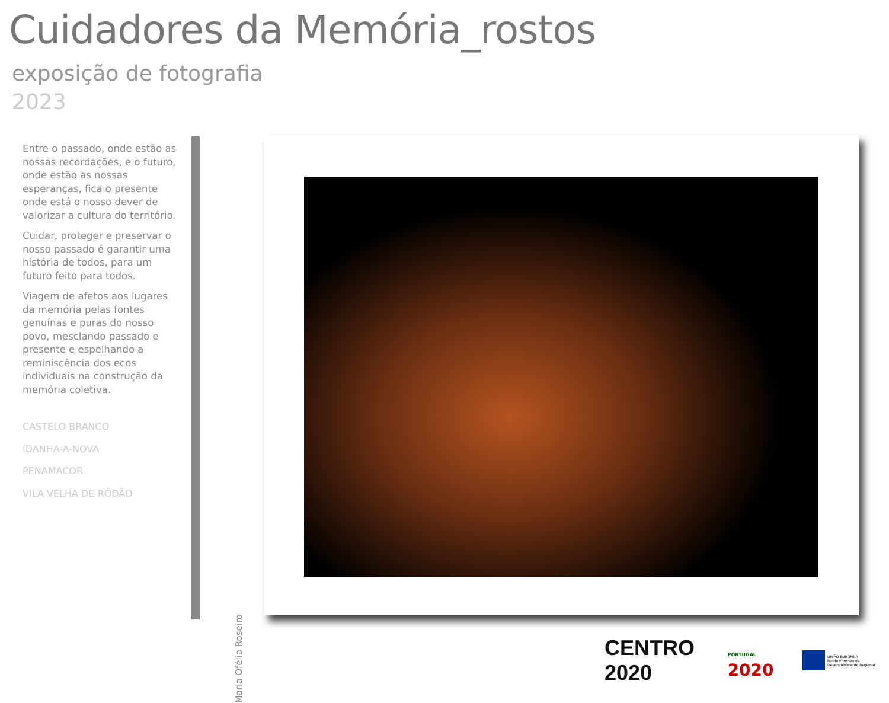Cuidadores da Memória_rostos
exposição de fotografia
2023
Entre o passado, onde estão as nossas recordações, e o futuro, onde estão as nossas esperanças, fica o presente onde está o nosso dever de valorizar a cultura do território.
Cuidar, proteger e preservar o nosso passado é garantir uma história de todos, para um futuro feito para todos.
Viagem de afetos aos lugares da memória pelas fontes genuínas e puras do nosso povo, mesclando passado e presente e espelhando a reminiscência dos ecos individuais na construção da memória coletiva.
CASTELO BRANCO
IDANHA-A-NOVA
PENAMACOR
VILA VELHA DE RÓDÃO
Maria Ofélia Roseiro
CENTRO 2020 PORTUGAL 2020 UNIÃO EUROPEIA
Fundo Europeu de Desenvolvimento Regional